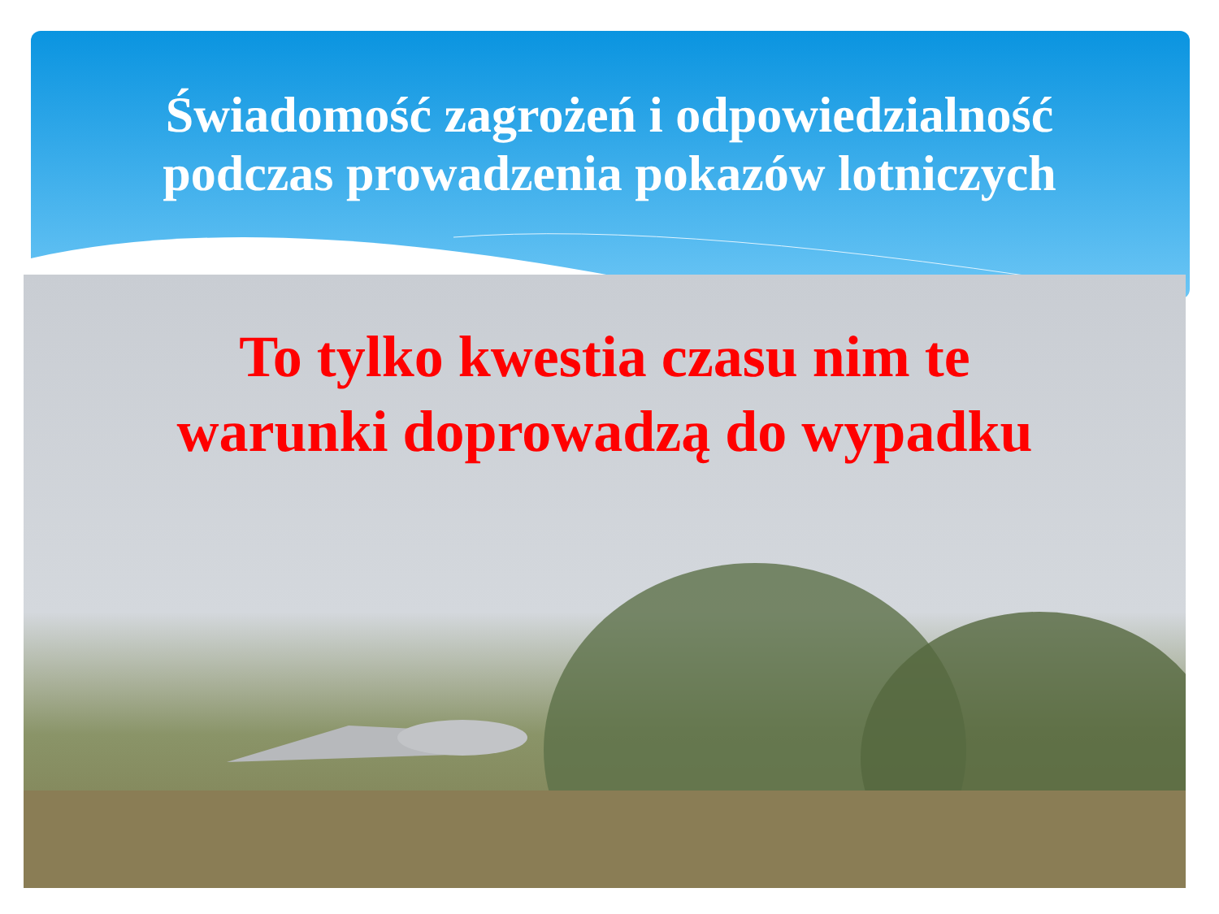Świadomość zagrożeń i odpowiedzialność
podczas prowadzenia pokazów lotniczych
To tylko kwestia czasu nim te
warunki doprowadzą do wypadku